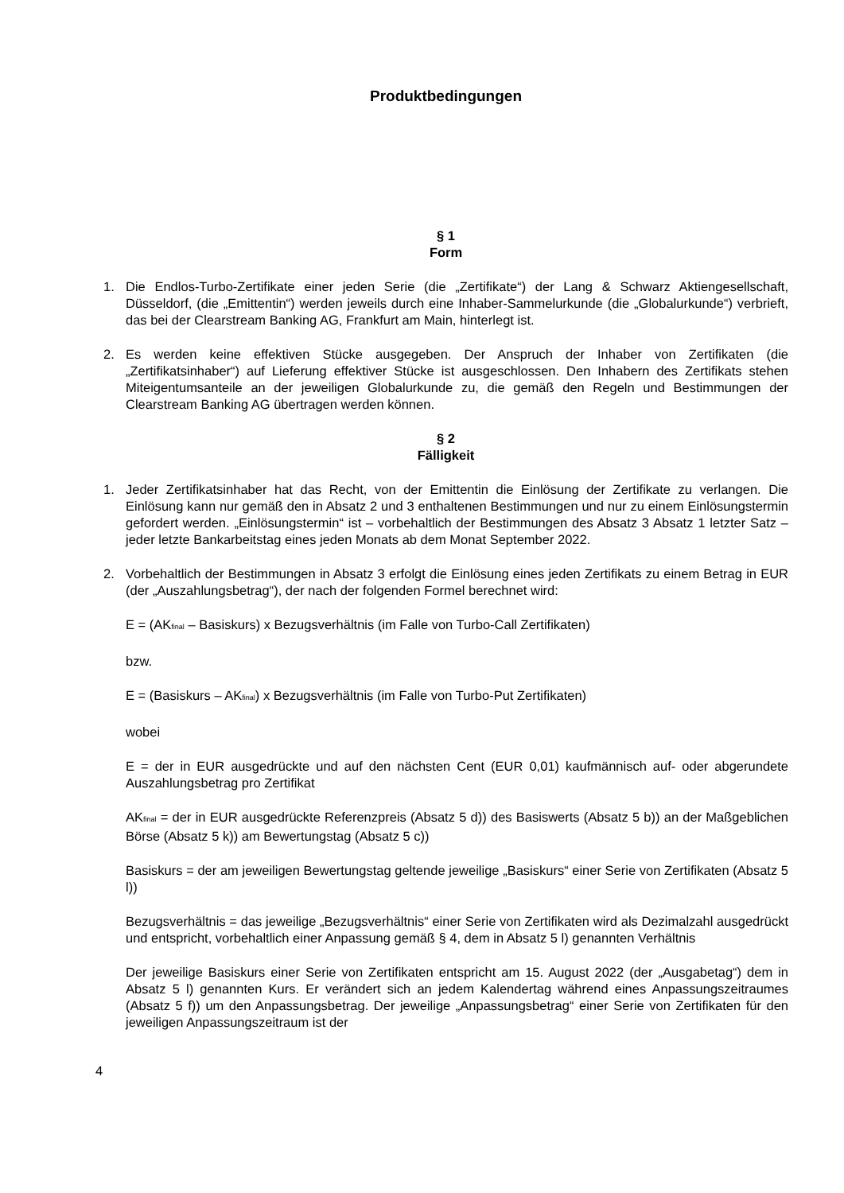Produktbedingungen
§ 1
Form
1. Die Endlos-Turbo-Zertifikate einer jeden Serie (die „Zertifikate“) der Lang & Schwarz Aktiengesellschaft, Düsseldorf, (die „Emittentin“) werden jeweils durch eine Inhaber-Sammelurkunde (die „Globalurkunde“) verbrieft, das bei der Clearstream Banking AG, Frankfurt am Main, hinterlegt ist.
2. Es werden keine effektiven Stücke ausgegeben. Der Anspruch der Inhaber von Zertifikaten (die „Zertifikatsinhaber“) auf Lieferung effektiver Stücke ist ausgeschlossen. Den Inhabern des Zertifikats stehen Miteigentumsanteile an der jeweiligen Globalurkunde zu, die gemäß den Regeln und Bestimmungen der Clearstream Banking AG übertragen werden können.
§ 2
Fälligkeit
1. Jeder Zertifikatsinhaber hat das Recht, von der Emittentin die Einlösung der Zertifikate zu verlangen. Die Einlösung kann nur gemäß den in Absatz 2 und 3 enthaltenen Bestimmungen und nur zu einem Einlösungstermin gefordert werden. „Einlösungstermin“ ist – vorbehaltlich der Bestimmungen des Absatz 3 Absatz 1 letzter Satz – jeder letzte Bankarbeitstag eines jeden Monats ab dem Monat September 2022.
2. Vorbehaltlich der Bestimmungen in Absatz 3 erfolgt die Einlösung eines jeden Zertifikats zu einem Betrag in EUR (der „Auszahlungsbetrag“), der nach der folgenden Formel berechnet wird:
E = (AK<sub>final</sub> – Basiskurs) x Bezugsverhältnis (im Falle von Turbo-Call Zertifikaten)
bzw.
E = (Basiskurs – AK<sub>final</sub>) x Bezugsverhältnis (im Falle von Turbo-Put Zertifikaten)
wobei
E = der in EUR ausgedrückte und auf den nächsten Cent (EUR 0,01) kaufmännisch auf- oder abgerundete Auszahlungsbetrag pro Zertifikat
AK<sub>final</sub> = der in EUR ausgedrückte Referenzpreis (Absatz 5 d)) des Basiswerts (Absatz 5 b)) an der Maßgeblichen Börse (Absatz 5 k)) am Bewertungstag (Absatz 5 c))
Basiskurs = der am jeweiligen Bewertungstag geltende jeweilige „Basiskurs“ einer Serie von Zertifikaten (Absatz 5 l))
Bezugsverhältnis = das jeweilige „Bezugsverhältnis“ einer Serie von Zertifikaten wird als Dezimalzahl ausgedrückt und entspricht, vorbehaltlich einer Anpassung gemäß § 4, dem in Absatz 5 l) genannten Verhältnis
Der jeweilige Basiskurs einer Serie von Zertifikaten entspricht am 15. August 2022 (der „Ausgabetag“) dem in Absatz 5 l) genannten Kurs. Er verändert sich an jedem Kalendertag während eines Anpassungszeitraumes (Absatz 5 f)) um den Anpassungsbetrag. Der jeweilige „Anpassungsbetrag“ einer Serie von Zertifikaten für den jeweiligen Anpassungszeitraum ist der
4